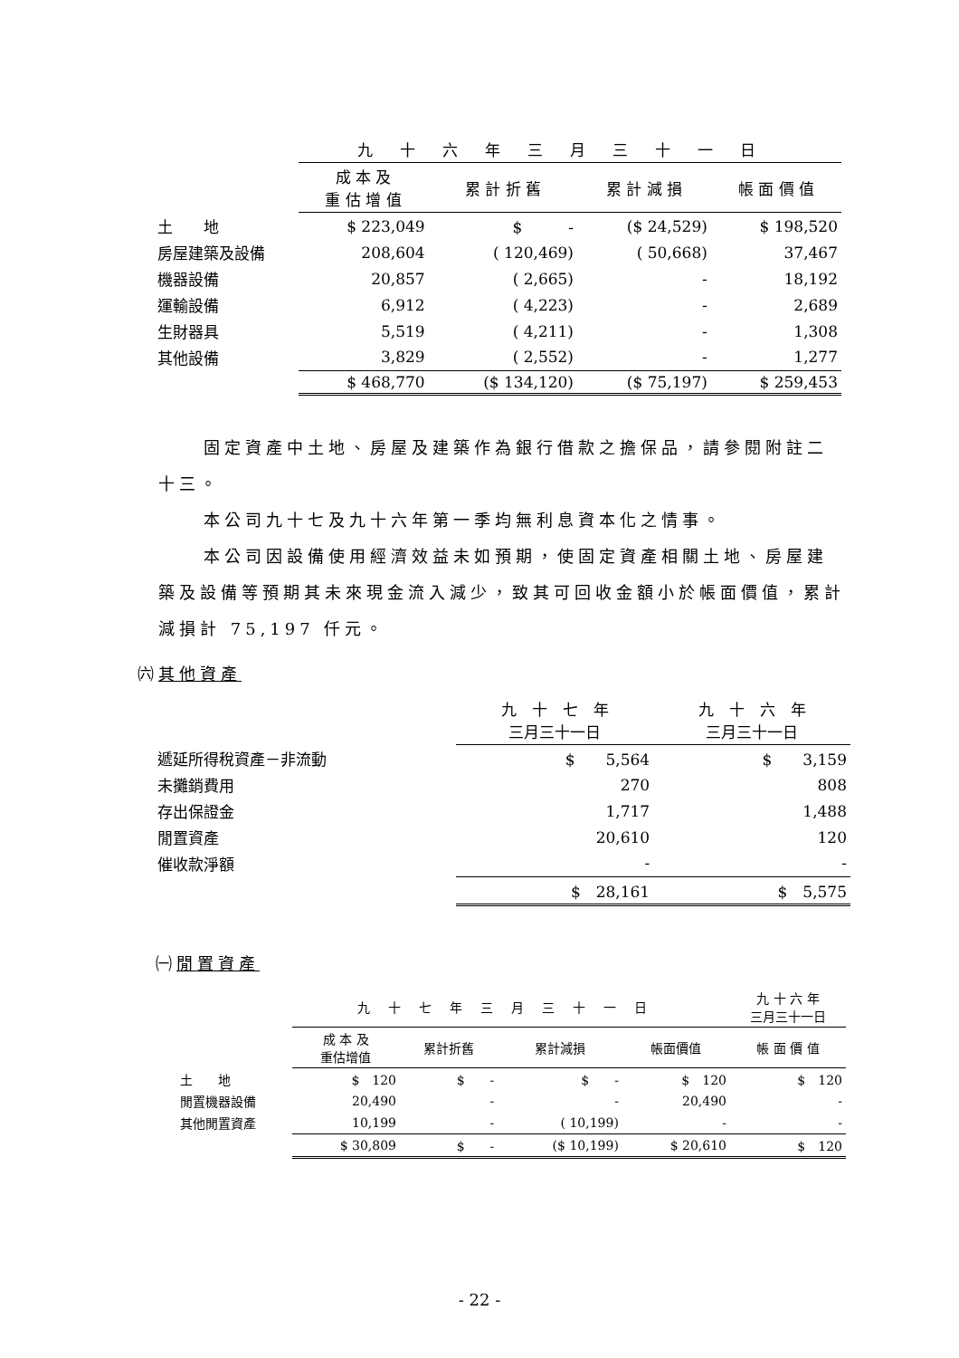| | 九十六年三月三十一日 | | | |
| | 成 本 及 重 估 增 值 | 累 計 折 舊 | 累 計 減 損 | 帳 面 價 值 |
| 土 地 | $ 223,049 | $ - | ($ 24,529) | $ 198,520 |
| 房屋建築及設備 | 208,604 | ( 120,469) | ( 50,668) | 37,467 |
| 機器設備 | 20,857 | ( 2,665) | - | 18,192 |
| 運輸設備 | 6,912 | ( 4,223) | - | 2,689 |
| 生財器具 | 5,519 | ( 4,211) | - | 1,308 |
| 其他設備 | 3,829 | ( 2,552) | - | 1,277 |
| | $ 468,770 | ($ 134,120) | ($ 75,197) | $ 259,453 |
固定資產中土地、房屋及建築作為銀行借款之擔保品，請參閱附註二十三。
本公司九十七及九十六年第一季均無利息資本化之情事。
本公司因設備使用經濟效益未如預期，使固定資產相關土地、房屋建築及設備等預期其未來現金流入減少，致其可回收金額小於帳面價值，累計減損計 75,197 仟元。
㈥其他資產
| | 九 十 七 年 三月三十一日 | 九 十 六 年 三月三十一日 |
| 遞延所得稅資產－非流動 | $ 5,564 | $ 3,159 |
| 未攤銷費用 | 270 | 808 |
| 存出保證金 | 1,717 | 1,488 |
| 閒置資產 | 20,610 | 120 |
| 催收款淨額 | - | - |
| | $ 28,161 | $ 5,575 |
㈠閒置資產
| | 九十七年三月三十一日 | | | | 九 十 六 年 三月三十一日 |
| | 成 本 及 重估增值 | 累計折舊 | 累計減損 | 帳面價值 | 帳 面 價 值 |
| 土 地 | $ 120 | $ - | $ - | $ 120 | $ 120 |
| 閒置機器設備 | 20,490 | - | - | 20,490 | - |
| 其他閒置資產 | 10,199 | - | ( 10,199) | - | - |
| | $ 30,809 | $ - | ($ 10,199) | $ 20,610 | $ 120 |
- 22 -